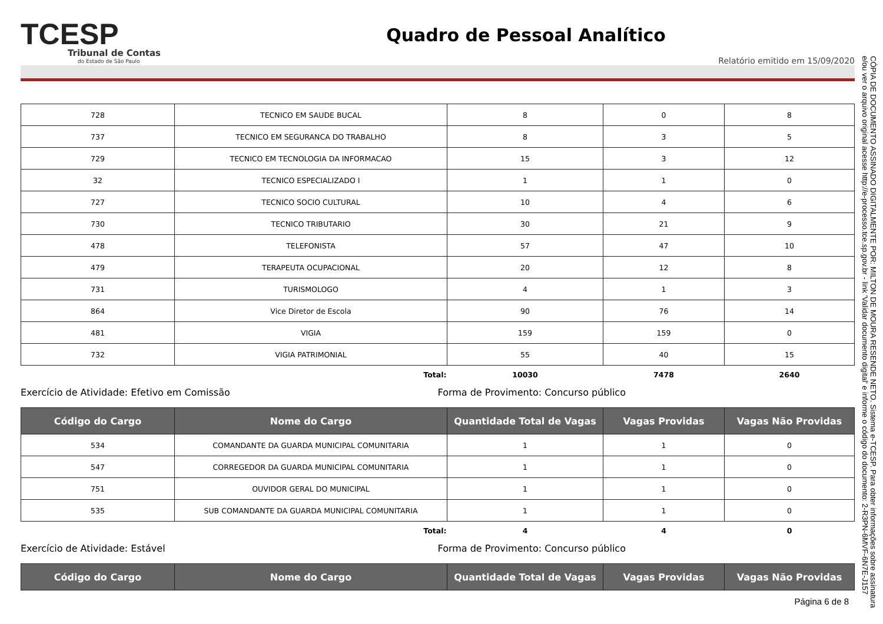TCESP
Tribunal de Contas
do Estado de São Paulo
Quadro de Pessoal Analítico
Relatório emitido em 15/09/2020
| 728 | TECNICO EM SAUDE BUCAL | 8 | 0 | 8 |
| 737 | TECNICO EM SEGURANCA DO TRABALHO | 8 | 3 | 5 |
| 729 | TECNICO EM TECNOLOGIA DA INFORMACAO | 15 | 3 | 12 |
| 32 | TECNICO ESPECIALIZADO I | 1 | 1 | 0 |
| 727 | TECNICO SOCIO CULTURAL | 10 | 4 | 6 |
| 730 | TECNICO TRIBUTARIO | 30 | 21 | 9 |
| 478 | TELEFONISTA | 57 | 47 | 10 |
| 479 | TERAPEUTA OCUPACIONAL | 20 | 12 | 8 |
| 731 | TURISMOLOGO | 4 | 1 | 3 |
| 864 | Vice Diretor de Escola | 90 | 76 | 14 |
| 481 | VIGIA | 159 | 159 | 0 |
| 732 | VIGIA PATRIMONIAL | 55 | 40 | 15 |
| | Total: | 10030 | 7478 | 2640 |
Exercício de Atividade: Efetivo em Comissão Forma de Provimento: Concurso público
| Código do Cargo | Nome do Cargo | Quantidade Total de Vagas | Vagas Providas | Vagas Não Providas |
| --- | --- | --- | --- | --- |
| 534 | COMANDANTE DA GUARDA MUNICIPAL COMUNITARIA | 1 | 1 | 0 |
| 547 | CORREGEDOR DA GUARDA MUNICIPAL COMUNITARIA | 1 | 1 | 0 |
| 751 | OUVIDOR GERAL DO MUNICIPAL | 1 | 1 | 0 |
| 535 | SUB COMANDANTE DA GUARDA MUNICIPAL COMUNITARIA | 1 | 1 | 0 |
| | Total: | 4 | 4 | 0 |
Exercício de Atividade: Estável Forma de Provimento: Concurso público
| Código do Cargo | Nome do Cargo | Quantidade Total de Vagas | Vagas Providas | Vagas Não Providas |
| --- | --- | --- | --- | --- |
Página 6 de 8
CÓPIA DE DOCUMENTO ASSINADO DIGITALMENTE POR: MILTON DE MOURA RESENDE NETO. Sistema e-TCESP. Para obter informações sobre assinatura e/ou ver o arquivo original acesse http://e-processo.tce.sp.gov.br - link 'Validar documento digital' e informe o código do documento: 2-R3PN-6MVF-6N7E-J157